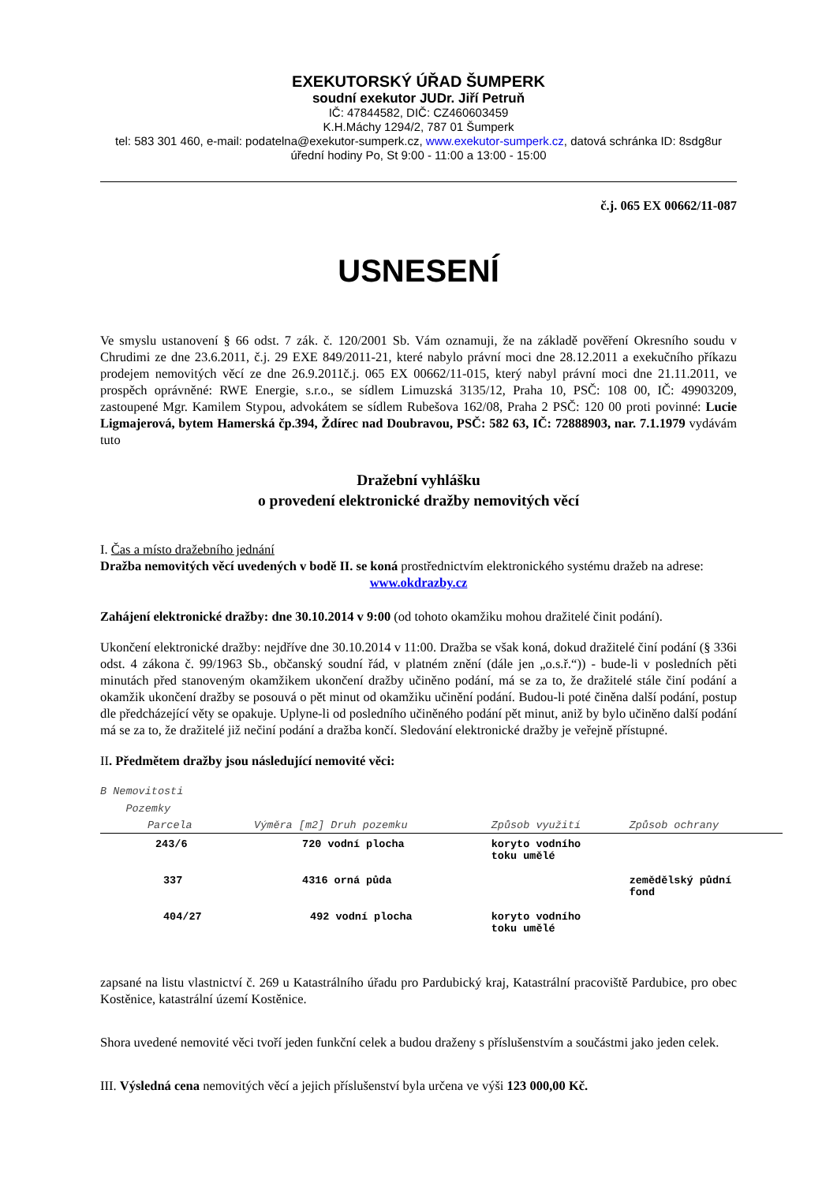EXEKUTORSKÝ ÚŘAD ŠUMPERK
soudní exekutor JUDr. Jiří Petruň
IČ: 47844582, DIČ: CZ460603459
K.H.Máchy 1294/2, 787 01 Šumperk
tel: 583 301 460, e-mail: podatelna@exekutor-sumperk.cz, www.exekutor-sumperk.cz, datová schránka ID: 8sdg8ur
úřední hodiny Po, St 9:00 - 11:00 a 13:00 - 15:00
č.j. 065 EX 00662/11-087
USNESENÍ
Ve smyslu ustanovení § 66 odst. 7 zák. č. 120/2001 Sb. Vám oznamuji, že na základě pověření Okresního soudu v Chrudimi ze dne 23.6.2011, č.j. 29 EXE 849/2011-21, které nabylo právní moci dne 28.12.2011 a exekučního příkazu prodejem nemovitých věcí ze dne 26.9.2011č.j. 065 EX 00662/11-015, který nabyl právní moci dne 21.11.2011, ve prospěch oprávněné: RWE Energie, s.r.o., se sídlem Limuzská 3135/12, Praha 10, PSČ: 108 00, IČ: 49903209, zastoupené Mgr. Kamilem Stypou, advokátem se sídlem Rubešova 162/08, Praha 2 PSČ: 120 00 proti povinné: Lucie Ligmajerová, bytem Hamerská čp.394, Ždírec nad Doubravou, PSČ: 582 63, IČ: 72888903, nar. 7.1.1979 vydávám tuto
Dražební vyhlášku
o provedení elektronické dražby nemovitých věcí
I. Čas a místo dražebního jednání
Dražba nemovitých věcí uvedených v bodě II. se koná prostřednictvím elektronického systému dražeb na adrese:
www.okdrazby.cz
Zahájení elektronické dražby: dne 30.10.2014 v 9:00 (od tohoto okamžiku mohou dražitelé činit podání).
Ukončení elektronické dražby: nejdříve dne 30.10.2014 v 11:00. Dražba se však koná, dokud dražitelé činí podání (§ 336i odst. 4 zákona č. 99/1963 Sb., občanský soudní řád, v platném znění (dále jen „o.s.ř.“)) - bude-li v posledních pěti minutách před stanoveným okamžikem ukončení dražby učiněno podání, má se za to, že dražitelé stále činí podání a okamžik ukončení dražby se posouvá o pět minut od okamžiku učinění podání. Budou-li poté činěna další podání, postup dle předcházející věty se opakuje. Uplyne-li od posledního učiněného podání pět minut, aniž by bylo učiněno další podání má se za to, že dražitelé již nečiní podání a dražba končí. Sledování elektronické dražby je veřejně přístupné.
II. Předmětem dražby jsou následující nemovité věci:
B Nemovitosti
Pozemky
| Parcela | Výměra [m2] Druh pozemku | Způsob využití | Způsob ochrany |
| --- | --- | --- | --- |
| 243/6 | 720 vodní plocha | koryto vodního toku umělé | |
| 337 | 4316 orná půda | | zemědělský půdní fond |
| 404/27 | 492 vodní plocha | koryto vodního toku umělé | |
zapsané na listu vlastnictví č. 269 u Katastrálního úřadu pro Pardubický kraj, Katastrální pracoviště Pardubice, pro obec Kostěnice, katastrální území Kostěnice.
Shora uvedené nemovité věci tvoří jeden funkční celek a budou draženy s příslušenstvím a součástmi jako jeden celek.
III. Výsledná cena nemovitých věcí a jejich příslušenství byla určena ve výši 123 000,00 Kč.